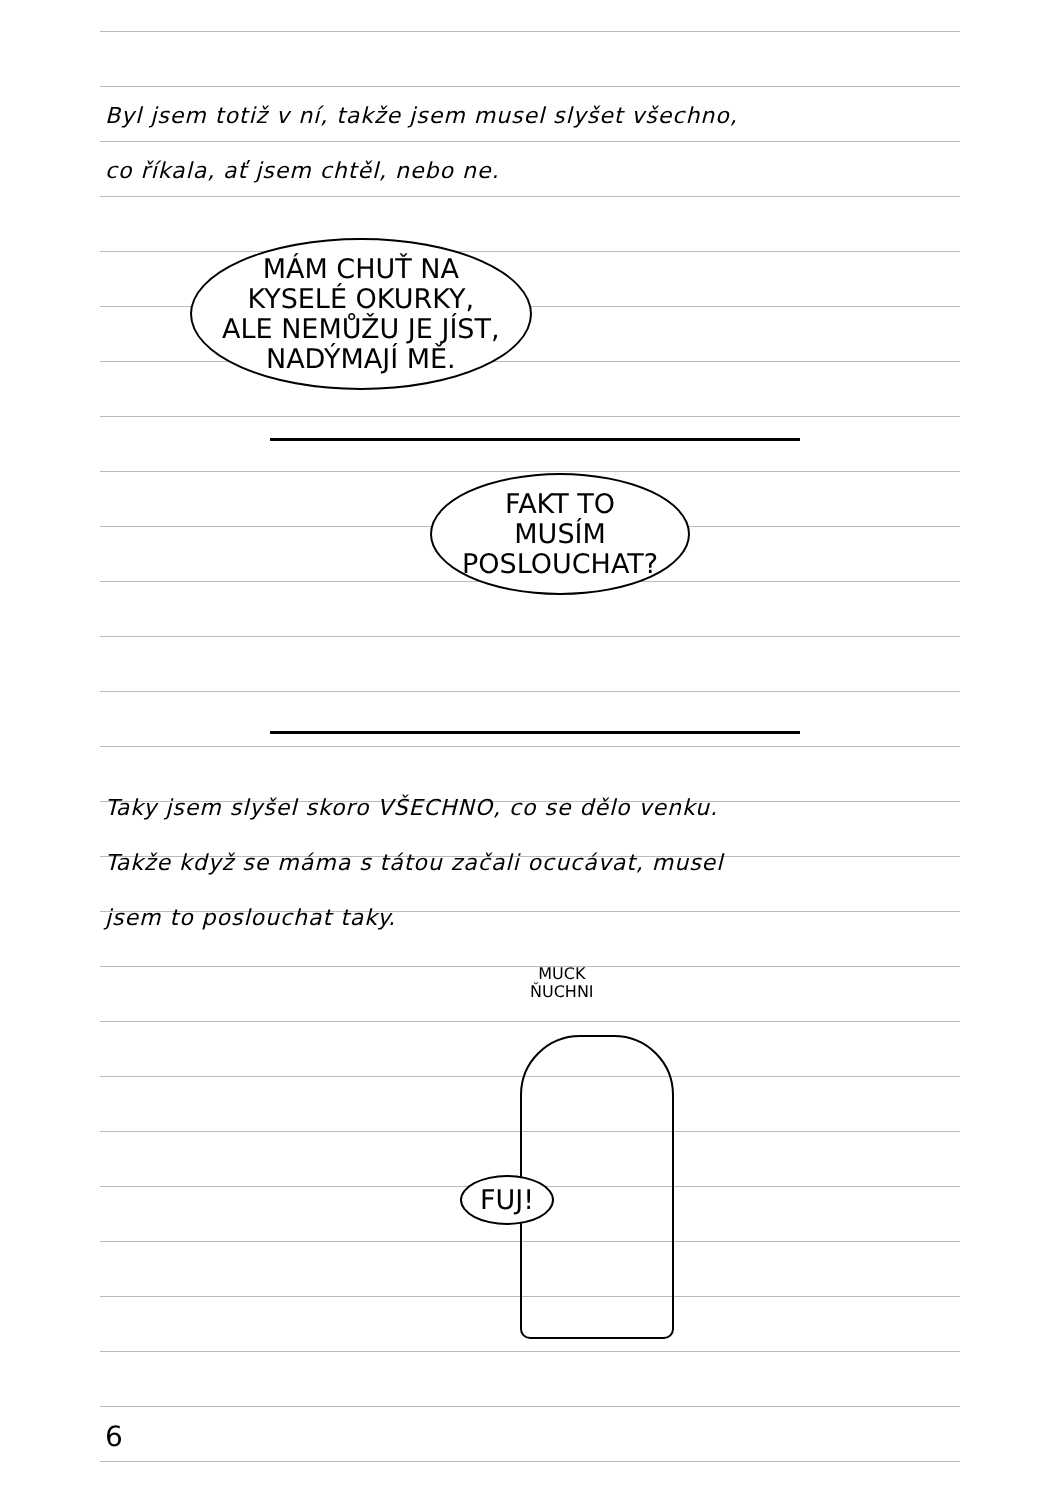Byl jsem totiž v ní, takže jsem musel slyšet všechno,
co říkala, ať jsem chtěl, nebo ne.
MÁM CHUŤ NA
KYSELÉ OKURKY,
ALE NEMŮŽU JE JÍST,
NADÝMAJÍ MĚ.
FAKT TO
MUSÍM
POSLOUCHAT?
Taky jsem slyšel skoro VŠECHNO, co se dělo venku.
Takže když se máma s tátou začali ocucávat, musel
jsem to poslouchat taky.
MUCK
ŇUCHNI
FUJ!
6